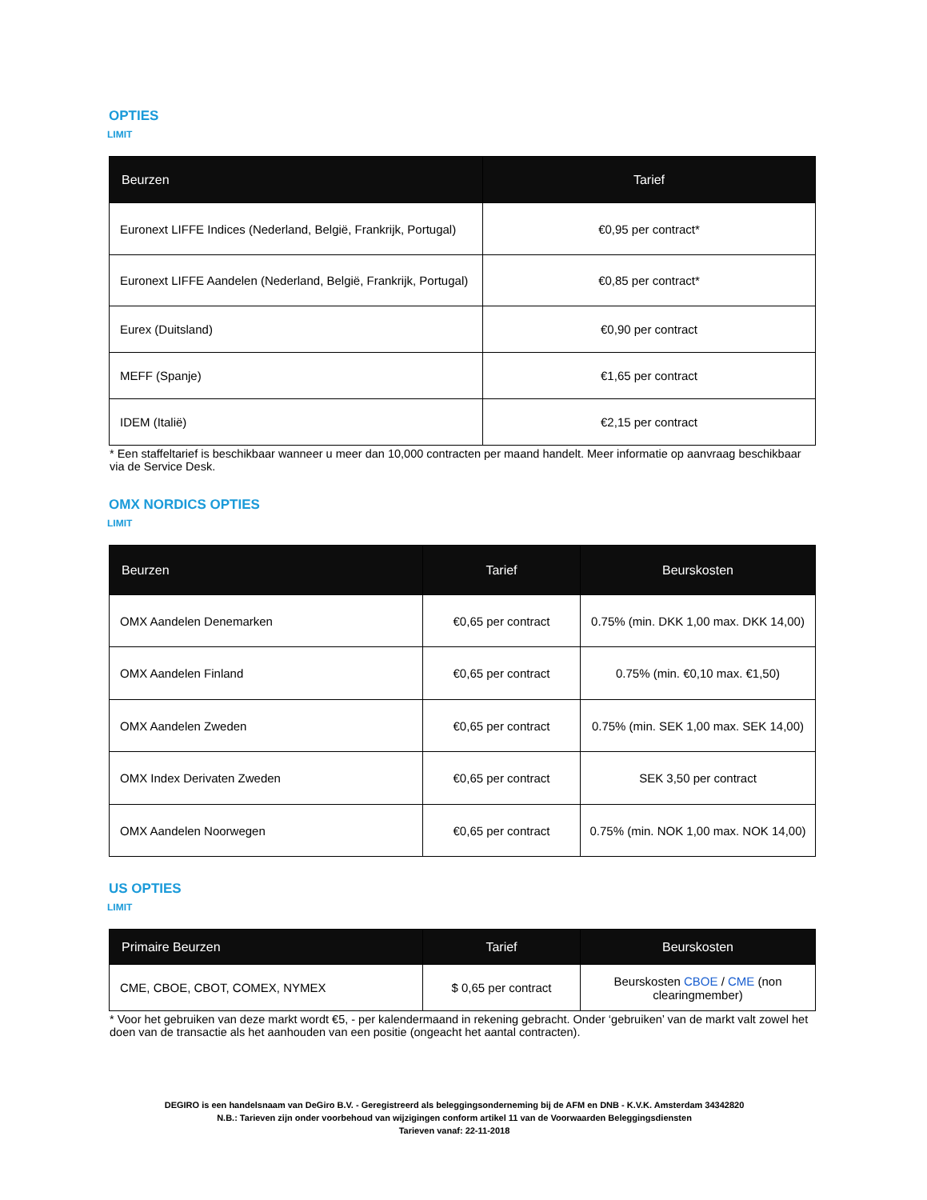OPTIES
LIMIT
| Beurzen | Tarief |
| --- | --- |
| Euronext LIFFE Indices (Nederland, België, Frankrijk, Portugal) | €0,95 per contract* |
| Euronext LIFFE Aandelen (Nederland, België, Frankrijk, Portugal) | €0,85 per contract* |
| Eurex (Duitsland) | €0,90 per contract |
| MEFF (Spanje) | €1,65 per contract |
| IDEM (Italië) | €2,15 per contract |
* Een staffeltarief is beschikbaar wanneer u meer dan 10,000 contracten per maand handelt. Meer informatie op aanvraag beschikbaar via de Service Desk.
OMX NORDICS OPTIES
LIMIT
| Beurzen | Tarief | Beurskosten |
| --- | --- | --- |
| OMX Aandelen Denemarken | €0,65 per contract | 0.75% (min. DKK 1,00 max. DKK 14,00) |
| OMX Aandelen Finland | €0,65 per contract | 0.75% (min. €0,10 max. €1,50) |
| OMX Aandelen Zweden | €0,65 per contract | 0.75% (min. SEK 1,00 max. SEK 14,00) |
| OMX Index Derivaten Zweden | €0,65 per contract | SEK 3,50 per contract |
| OMX Aandelen Noorwegen | €0,65 per contract | 0.75% (min. NOK 1,00 max. NOK 14,00) |
US OPTIES
LIMIT
| Primaire Beurzen | Tarief | Beurskosten |
| --- | --- | --- |
| CME, CBOE, CBOT, COMEX, NYMEX | $ 0,65 per contract | Beurskosten CBOE / CME (non clearingmember) |
* Voor het gebruiken van deze markt wordt €5, - per kalendermaand in rekening gebracht. Onder ‘gebruiken’ van de markt valt zowel het doen van de transactie als het aanhouden van een positie (ongeacht het aantal contracten).
DEGIRO is een handelsnaam van DeGiro B.V. - Geregistreerd als beleggingsonderneming bij de AFM en DNB - K.V.K. Amsterdam 34342820
N.B.: Tarieven zijn onder voorbehoud van wijzigingen conform artikel 11 van de Voorwaarden Beleggingsdiensten
Tarieven vanaf: 22-11-2018